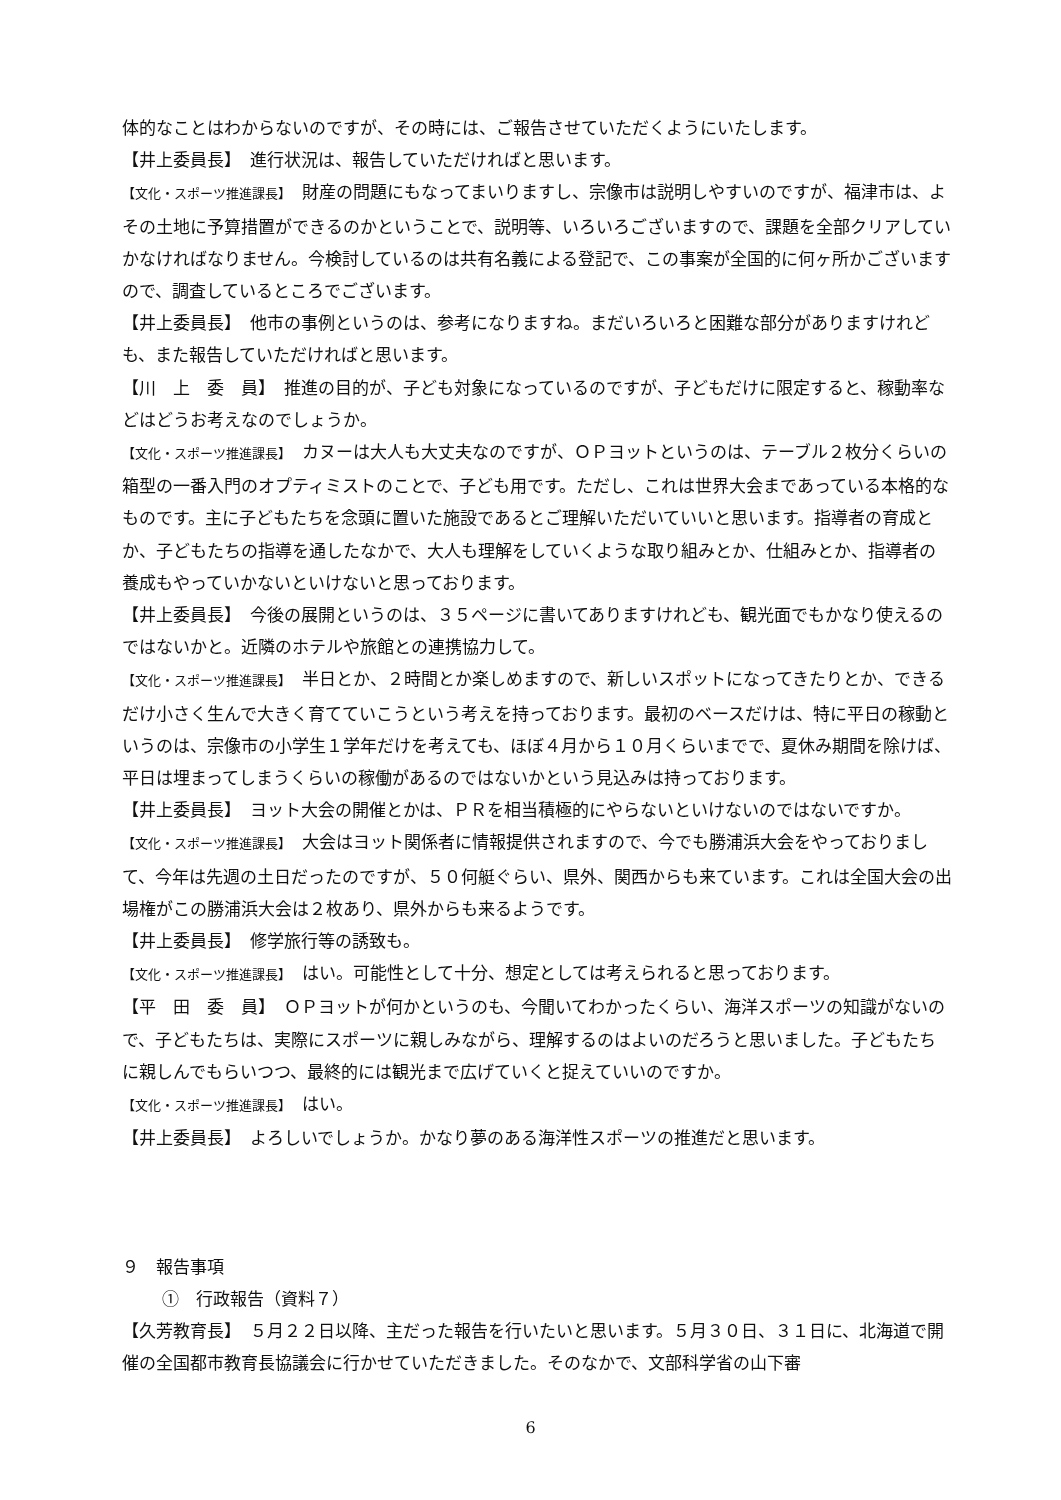体的なことはわからないのですが、その時には、ご報告させていただくようにいたします。
【井上委員長】　進行状況は、報告していただければと思います。
【文化・スポーツ推進課長】　財産の問題にもなってまいりますし、宗像市は説明しやすいのですが、福津市は、よその土地に予算措置ができるのかということで、説明等、いろいろございますので、課題を全部クリアしていかなければなりません。今検討しているのは共有名義による登記で、この事案が全国的に何ヶ所かございますので、調査しているところでございます。
【井上委員長】　他市の事例というのは、参考になりますね。まだいろいろと困難な部分がありますけれども、また報告していただければと思います。
【川　上　委　員】　推進の目的が、子ども対象になっているのですが、子どもだけに限定すると、稼動率などはどうお考えなのでしょうか。
【文化・スポーツ推進課長】　カヌーは大人も大丈夫なのですが、ＯＰヨットというのは、テーブル２枚分くらいの箱型の一番入門のオプティミストのことで、子ども用です。ただし、これは世界大会まであっている本格的なものです。主に子どもたちを念頭に置いた施設であるとご理解いただいていいと思います。指導者の育成とか、子どもたちの指導を通したなかで、大人も理解をしていくような取り組みとか、仕組みとか、指導者の養成もやっていかないといけないと思っております。
【井上委員長】　今後の展開というのは、３５ページに書いてありますけれども、観光面でもかなり使えるのではないかと。近隣のホテルや旅館との連携協力して。
【文化・スポーツ推進課長】　半日とか、２時間とか楽しめますので、新しいスポットになってきたりとか、できるだけ小さく生んで大きく育てていこうという考えを持っております。最初のベースだけは、特に平日の稼動というのは、宗像市の小学生１学年だけを考えても、ほぼ４月から１０月くらいまでで、夏休み期間を除けば、平日は埋まってしまうくらいの稼働があるのではないかという見込みは持っております。
【井上委員長】　ヨット大会の開催とかは、ＰＲを相当積極的にやらないといけないのではないですか。
【文化・スポーツ推進課長】　大会はヨット関係者に情報提供されますので、今でも勝浦浜大会をやっておりまして、今年は先週の土日だったのですが、５０何艇ぐらい、県外、関西からも来ています。これは全国大会の出場権がこの勝浦浜大会は２枚あり、県外からも来るようです。
【井上委員長】　修学旅行等の誘致も。
【文化・スポーツ推進課長】　はい。可能性として十分、想定としては考えられると思っております。
【平　田　委　員】　ＯＰヨットが何かというのも、今聞いてわかったくらい、海洋スポーツの知識がないので、子どもたちは、実際にスポーツに親しみながら、理解するのはよいのだろうと思いました。子どもたちに親しんでもらいつつ、最終的には観光まで広げていくと捉えていいのですか。
【文化・スポーツ推進課長】　はい。
【井上委員長】　よろしいでしょうか。かなり夢のある海洋性スポーツの推進だと思います。
９　報告事項
①　行政報告（資料７）
【久芳教育長】　５月２２日以降、主だった報告を行いたいと思います。５月３０日、３１日に、北海道で開催の全国都市教育長協議会に行かせていただきました。そのなかで、文部科学省の山下審
6